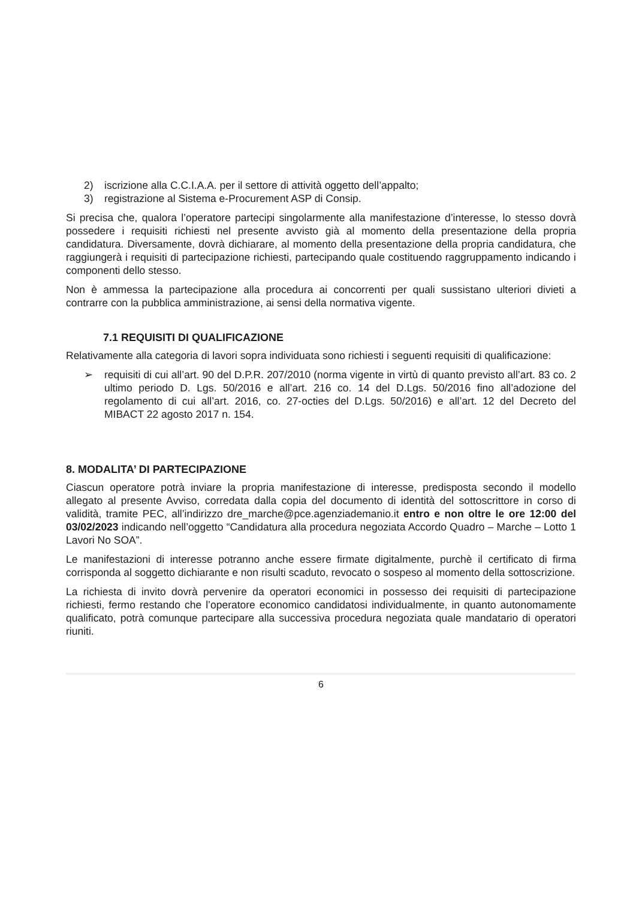2) iscrizione alla C.C.I.A.A. per il settore di attività oggetto dell’appalto;
3) registrazione al Sistema e-Procurement ASP di Consip.
Si precisa che, qualora l’operatore partecipi singolarmente alla manifestazione d’interesse, lo stesso dovrà possedere i requisiti richiesti nel presente avvisto già al momento della presentazione della propria candidatura. Diversamente, dovrà dichiarare, al momento della presentazione della propria candidatura, che raggiungerà i requisiti di partecipazione richiesti, partecipando quale costituendo raggruppamento indicando i componenti dello stesso.
Non è ammessa la partecipazione alla procedura ai concorrenti per quali sussistano ulteriori divieti a contrarre con la pubblica amministrazione, ai sensi della normativa vigente.
7.1 REQUISITI DI QUALIFICAZIONE
Relativamente alla categoria di lavori sopra individuata sono richiesti i seguenti requisiti di qualificazione:
➢ requisiti di cui all’art. 90 del D.P.R. 207/2010 (norma vigente in virtù di quanto previsto all’art. 83 co. 2 ultimo periodo D. Lgs. 50/2016 e all’art. 216 co. 14 del D.Lgs. 50/2016 fino all’adozione del regolamento di cui all’art. 2016, co. 27-octies del D.Lgs. 50/2016) e all’art. 12 del Decreto del MIBACT 22 agosto 2017 n. 154.
8. MODALITA’ DI PARTECIPAZIONE
Ciascun operatore potrà inviare la propria manifestazione di interesse, predisposta secondo il modello allegato al presente Avviso, corredata dalla copia del documento di identità del sottoscrittore in corso di validità, tramite PEC, all’indirizzo dre_marche@pce.agenziademanio.it entro e non oltre le ore 12:00 del 03/02/2023 indicando nell’oggetto “Candidatura alla procedura negoziata Accordo Quadro – Marche – Lotto 1 Lavori No SOA”.
Le manifestazioni di interesse potranno anche essere firmate digitalmente, purchè il certificato di firma corrisponda al soggetto dichiarante e non risulti scaduto, revocato o sospeso al momento della sottoscrizione.
La richiesta di invito dovrà pervenire da operatori economici in possesso dei requisiti di partecipazione richiesti, fermo restando che l’operatore economico candidatosi individualmente, in quanto autonomamente qualificato, potrà comunque partecipare alla successiva procedura negoziata quale mandatario di operatori riuniti.
6